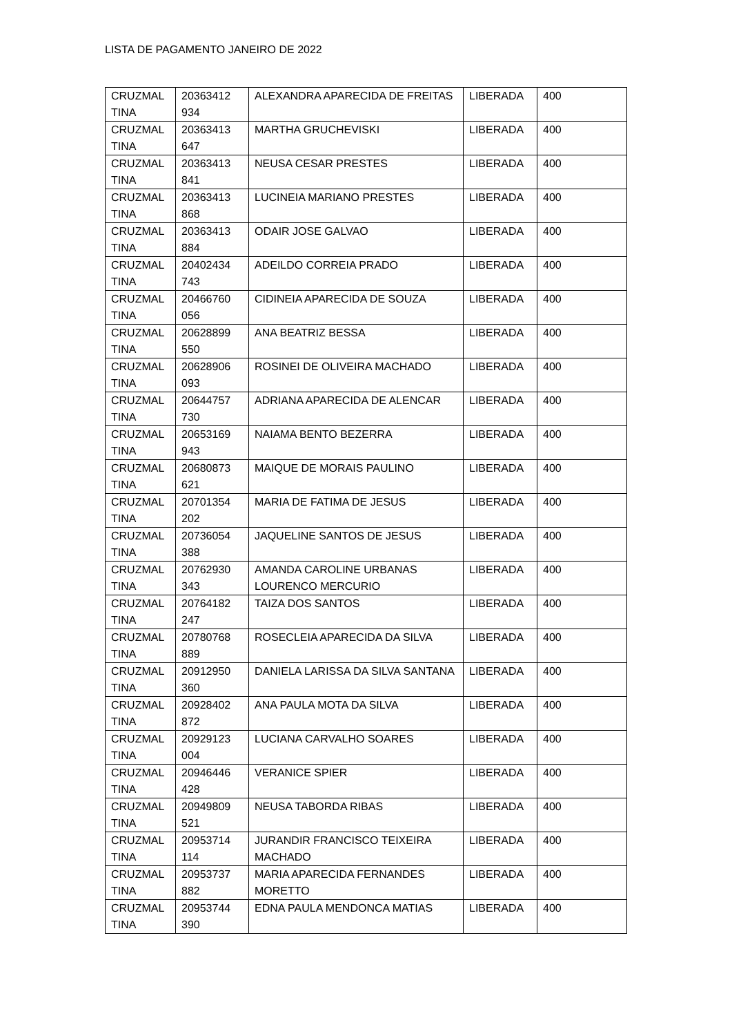LISTA DE PAGAMENTO JANEIRO DE 2022
| CRUZMAL TINA | 20363412 934 | ALEXANDRA APARECIDA DE FREITAS | LIBERADA | 400 |
| CRUZMAL TINA | 20363413 647 | MARTHA GRUCHEVISKI | LIBERADA | 400 |
| CRUZMAL TINA | 20363413 841 | NEUSA CESAR PRESTES | LIBERADA | 400 |
| CRUZMAL TINA | 20363413 868 | LUCINEIA MARIANO PRESTES | LIBERADA | 400 |
| CRUZMAL TINA | 20363413 884 | ODAIR JOSE GALVAO | LIBERADA | 400 |
| CRUZMAL TINA | 20402434 743 | ADEILDO CORREIA PRADO | LIBERADA | 400 |
| CRUZMAL TINA | 20466760 056 | CIDINEIA APARECIDA DE SOUZA | LIBERADA | 400 |
| CRUZMAL TINA | 20628899 550 | ANA BEATRIZ BESSA | LIBERADA | 400 |
| CRUZMAL TINA | 20628906 093 | ROSINEI DE OLIVEIRA MACHADO | LIBERADA | 400 |
| CRUZMAL TINA | 20644757 730 | ADRIANA APARECIDA DE ALENCAR | LIBERADA | 400 |
| CRUZMAL TINA | 20653169 943 | NAIAMA BENTO BEZERRA | LIBERADA | 400 |
| CRUZMAL TINA | 20680873 621 | MAIQUE DE MORAIS PAULINO | LIBERADA | 400 |
| CRUZMAL TINA | 20701354 202 | MARIA DE FATIMA DE JESUS | LIBERADA | 400 |
| CRUZMAL TINA | 20736054 388 | JAQUELINE SANTOS DE JESUS | LIBERADA | 400 |
| CRUZMAL TINA | 20762930 343 | AMANDA CAROLINE URBANAS LOURENCO MERCURIO | LIBERADA | 400 |
| CRUZMAL TINA | 20764182 247 | TAIZA DOS SANTOS | LIBERADA | 400 |
| CRUZMAL TINA | 20780768 889 | ROSECLEIA APARECIDA DA SILVA | LIBERADA | 400 |
| CRUZMAL TINA | 20912950 360 | DANIELA LARISSA DA SILVA SANTANA | LIBERADA | 400 |
| CRUZMAL TINA | 20928402 872 | ANA PAULA MOTA DA SILVA | LIBERADA | 400 |
| CRUZMAL TINA | 20929123 004 | LUCIANA CARVALHO SOARES | LIBERADA | 400 |
| CRUZMAL TINA | 20946446 428 | VERANICE SPIER | LIBERADA | 400 |
| CRUZMAL TINA | 20949809 521 | NEUSA TABORDA RIBAS | LIBERADA | 400 |
| CRUZMAL TINA | 20953714 114 | JURANDIR FRANCISCO TEIXEIRA MACHADO | LIBERADA | 400 |
| CRUZMAL TINA | 20953737 882 | MARIA APARECIDA FERNANDES MORETTO | LIBERADA | 400 |
| CRUZMAL TINA | 20953744 390 | EDNA PAULA MENDONCA MATIAS | LIBERADA | 400 |